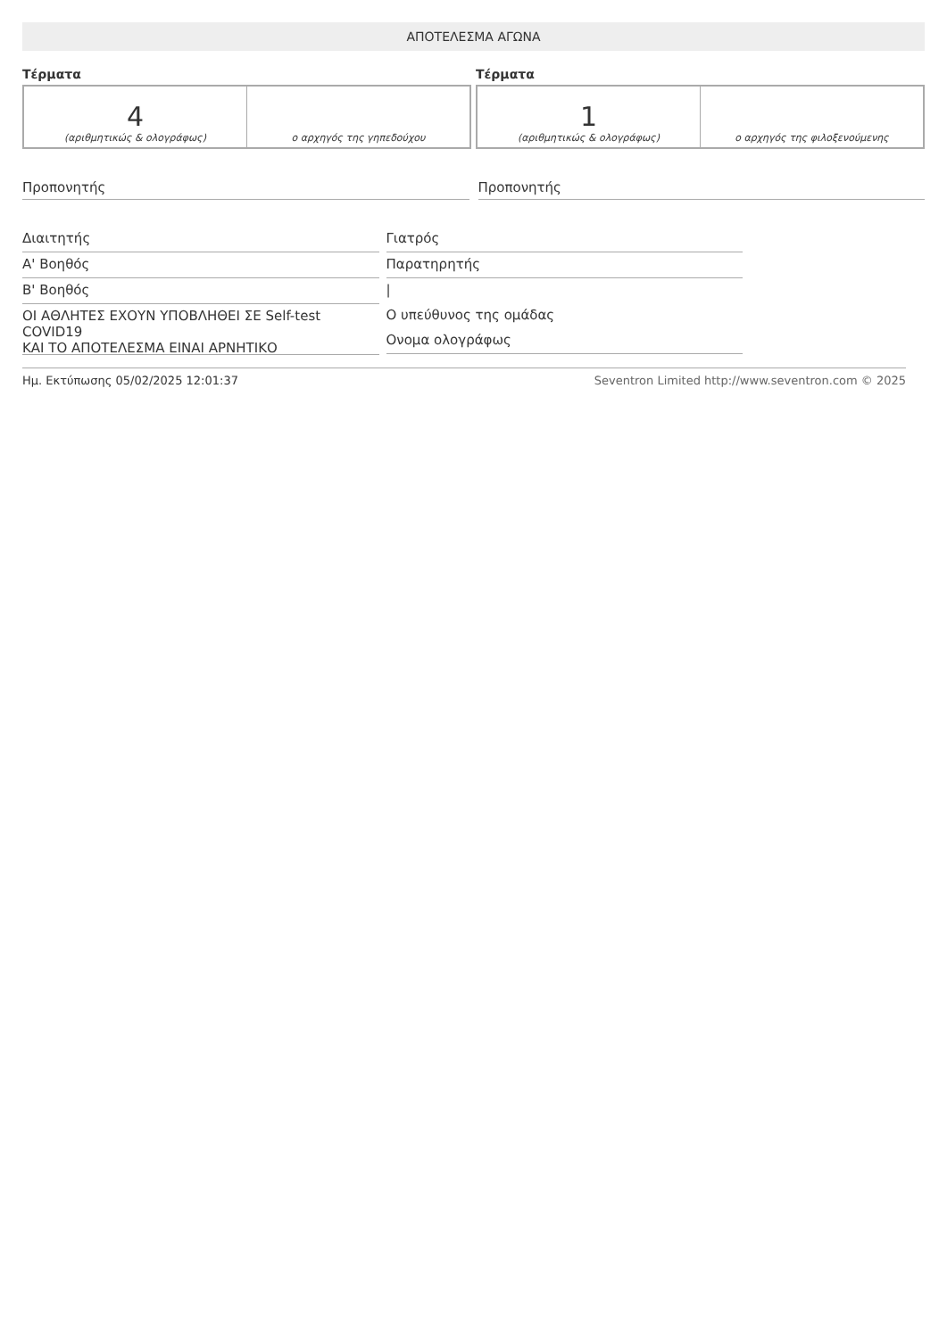ΑΠΟΤΕΛΕΣΜΑ ΑΓΩΝΑ
Τέρματα
| 4 (αριθμητικώς & ολογράφως) | ο αρχηγός της γηπεδούχου |
Τέρματα
| 1 (αριθμητικώς & ολογράφως) | ο αρχηγός της φιλοξενούμενης |
Προπονητής Προπονητής
Διαιτητής
Α' Βοηθός
Β' Βοηθός
ΟΙ ΑΘΛΗΤΕΣ ΕΧΟΥΝ ΥΠΟΒΛΗΘΕΙ ΣΕ Self-test COVID19
ΚΑΙ ΤΟ ΑΠΟΤΕΛΕΣΜΑ ΕΙΝΑΙ ΑΡΝΗΤΙΚΟ
Γιατρός
Παρατηρητής
|
Ο υπεύθυνος της ομάδας
Ονομα ολογράφως
Ημ. Εκτύπωσης 05/02/2025 12:01:37 Seventron Limited http://www.seventron.com © 2025